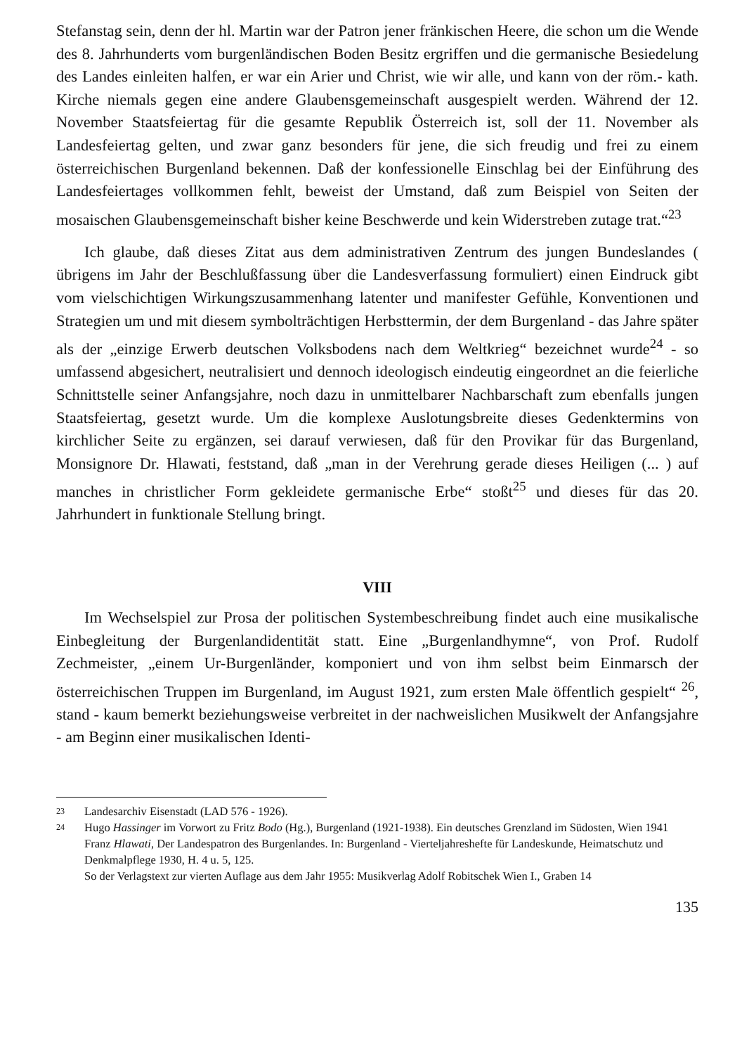Stefanstag sein, denn der hl. Martin war der Patron jener fränkischen Heere, die schon um die Wende des 8. Jahrhunderts vom burgenländischen Boden Besitz ergriffen und die germanische Besiedelung des Landes einleiten halfen, er war ein Arier und Christ, wie wir alle, und kann von der röm.- kath. Kirche niemals gegen eine andere Glaubensgemeinschaft ausgespielt werden. Während der 12. November Staatsfeiertag für die gesamte Republik Österreich ist, soll der 11. November als Landesfeiertag gelten, und zwar ganz besonders für jene, die sich freudig und frei zu einem österreichischen Burgenland bekennen. Daß der konfessionelle Einschlag bei der Einführung des Landesfeiertages vollkommen fehlt, beweist der Umstand, daß zum Beispiel von Seiten der mosaischen Glaubensgemeinschaft bisher keine Beschwerde und kein Widerstreben zutage trat.“<sup>23</sup>
Ich glaube, daß dieses Zitat aus dem administrativen Zentrum des jungen Bundeslandes ( übrigens im Jahr der Beschlußfassung über die Landesverfassung formuliert) einen Eindruck gibt vom vielschichtigen Wirkungszusammenhang latenter und manifester Gefühle, Konventionen und Strategien um und mit diesem symbolträchtigen Herbsttermin, der dem Burgenland - das Jahre später als der „einzige Erwerb deutschen Volksbodens nach dem Weltkrieg“ bezeichnet wurde<sup>24</sup> - so umfassend abgesichert, neutralisiert und dennoch ideologisch eindeutig eingeordnet an die feierliche Schnittstelle seiner Anfangsjahre, noch dazu in unmittelbarer Nachbarschaft zum ebenfalls jungen Staatsfeiertag, gesetzt wurde. Um die komplexe Auslotungsbreite dieses Gedenktermins von kirchlicher Seite zu ergänzen, sei darauf verwiesen, daß für den Provikar für das Burgenland, Monsignore Dr. Hlawati, feststand, daß „man in der Verehrung gerade dieses Heiligen (... ) auf manches in christlicher Form gekleidete germanische Erbe“ stoßt<sup>25</sup> und dieses für das 20. Jahrhundert in funktionale Stellung bringt.
VIII
Im Wechselspiel zur Prosa der politischen Systembeschreibung findet auch eine musikalische Einbegleitung der Burgenlandidentität statt. Eine „Burgenlandhymne“, von Prof. Rudolf Zechmeister, „einem Ur-Burgenländer, komponiert und von ihm selbst beim Einmarsch der österreichischen Truppen im Burgenland, im August 1921, zum ersten Male öffentlich gespielt“ <sup>26</sup>, stand - kaum bemerkt beziehungsweise verbreitet in der nachweislichen Musikwelt der Anfangsjahre - am Beginn einer musikalischen Identi-
23 Landesarchiv Eisenstadt (LAD 576 - 1926).
24 Hugo Hassinger im Vorwort zu Fritz Bodo (Hg.), Burgenland (1921-1938). Ein deutsches Grenzland im Südosten, Wien 1941
Franz Hlawati, Der Landespatron des Burgenlandes. In: Burgenland - Vierteljahreshefte für Landeskunde, Heimatschutz und Denkmalpflege 1930, H. 4 u. 5, 125.
So der Verlagstext zur vierten Auflage aus dem Jahr 1955: Musikverlag Adolf Robitschek Wien I., Graben 14
135